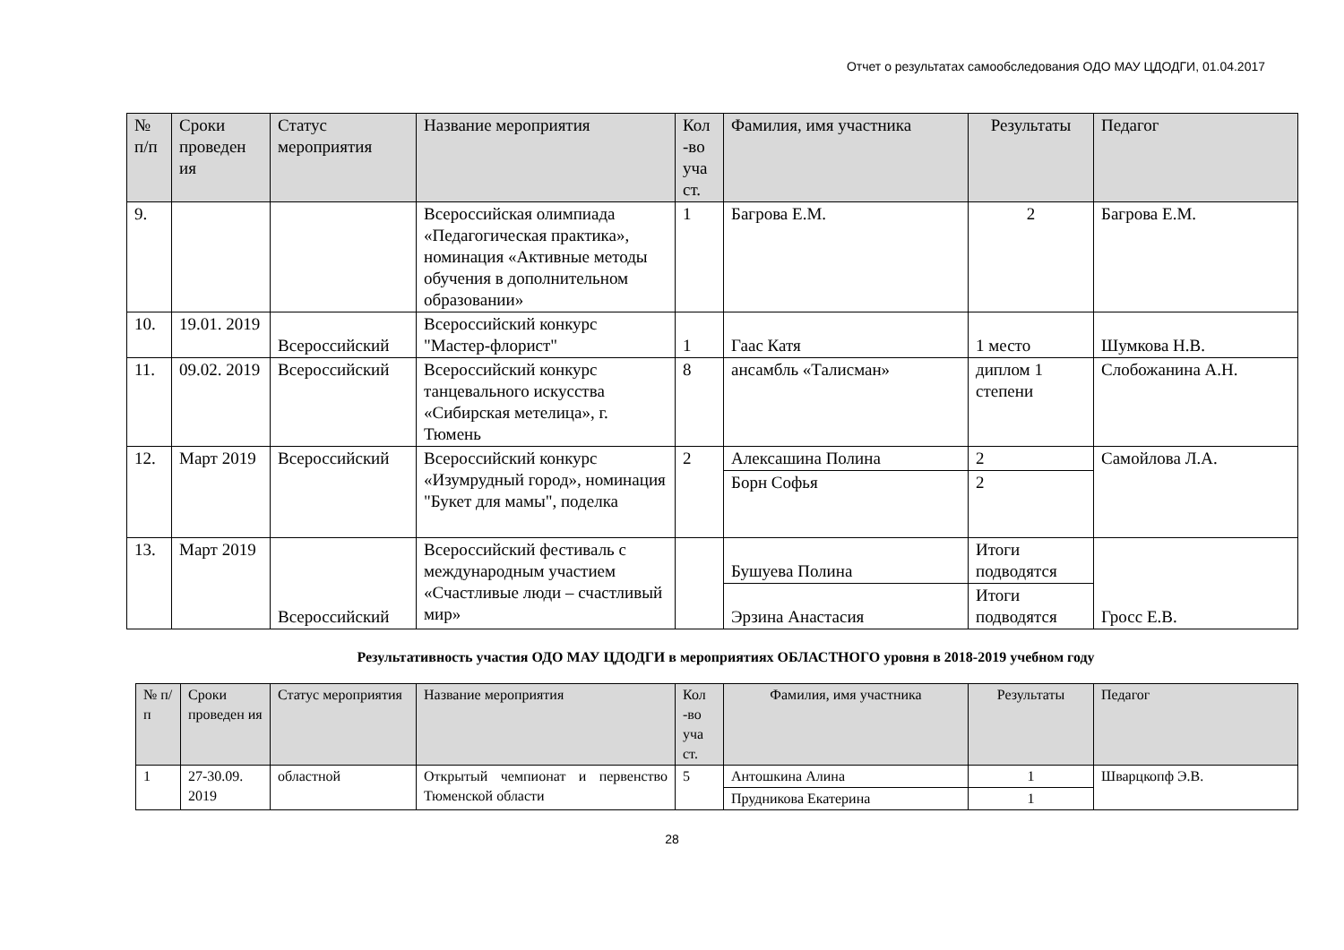Отчет о результатах самообследования ОДО МАУ ЦДОДГИ, 01.04.2017
| № п/п | Сроки проведен ия | Статус мероприятия | Название мероприятия | Кол -во уча ст. | Фамилия, имя участника | Результаты | Педагог |
| --- | --- | --- | --- | --- | --- | --- | --- |
| 9. | | | Всероссийская олимпиада «Педагогическая практика», номинация «Активные методы обучения в дополнительном образовании» | 1 | Багрова Е.М. | 2 | Багрова Е.М. |
| 10. | 19.01. 2019 | Всероссийский | Всероссийский конкурс "Мастер-флорист" | 1 | Гаас Катя | 1 место | Шумкова Н.В. |
| 11. | 09.02. 2019 | Всероссийский | Всероссийский конкурс танцевального искусства «Сибирская метелица», г. Тюмень | 8 | ансамбль «Талисман» | диплом 1 степени | Слобожанина А.Н. |
| 12. | Март 2019 | Всероссийский | Всероссийский конкурс «Изумрудный город», номинация "Букет для мамы", поделка | 2 | Алексашина Полина | 2 | Самойлова Л.А. |
| | | | | | Борн Софья | 2 | |
| 13. | Март 2019 | Всероссийский | Всероссийский фестиваль с международным участием «Счастливые люди – счастливый мир» | | Бушуева Полина | Итоги подводятся | Гросс Е.В. |
| | | | | | Эрзина Анастасия | Итоги подводятся | |
Результативность участия ОДО МАУ ЦДОДГИ в мероприятиях ОБЛАСТНОГО уровня в 2018-2019 учебном году
| № п/п | Сроки проведен ия | Статус мероприятия | Название мероприятия | Кол -во уча ст. | Фамилия, имя участника | Результаты | Педагог |
| --- | --- | --- | --- | --- | --- | --- | --- |
| 1 | 27-30.09. 2019 | областной | Открытый чемпионат и первенство Тюменской области | 5 | Антошкина Алина | 1 | Шварцкопф Э.В. |
| | | | | | Прудникова Екатерина | 1 | |
28